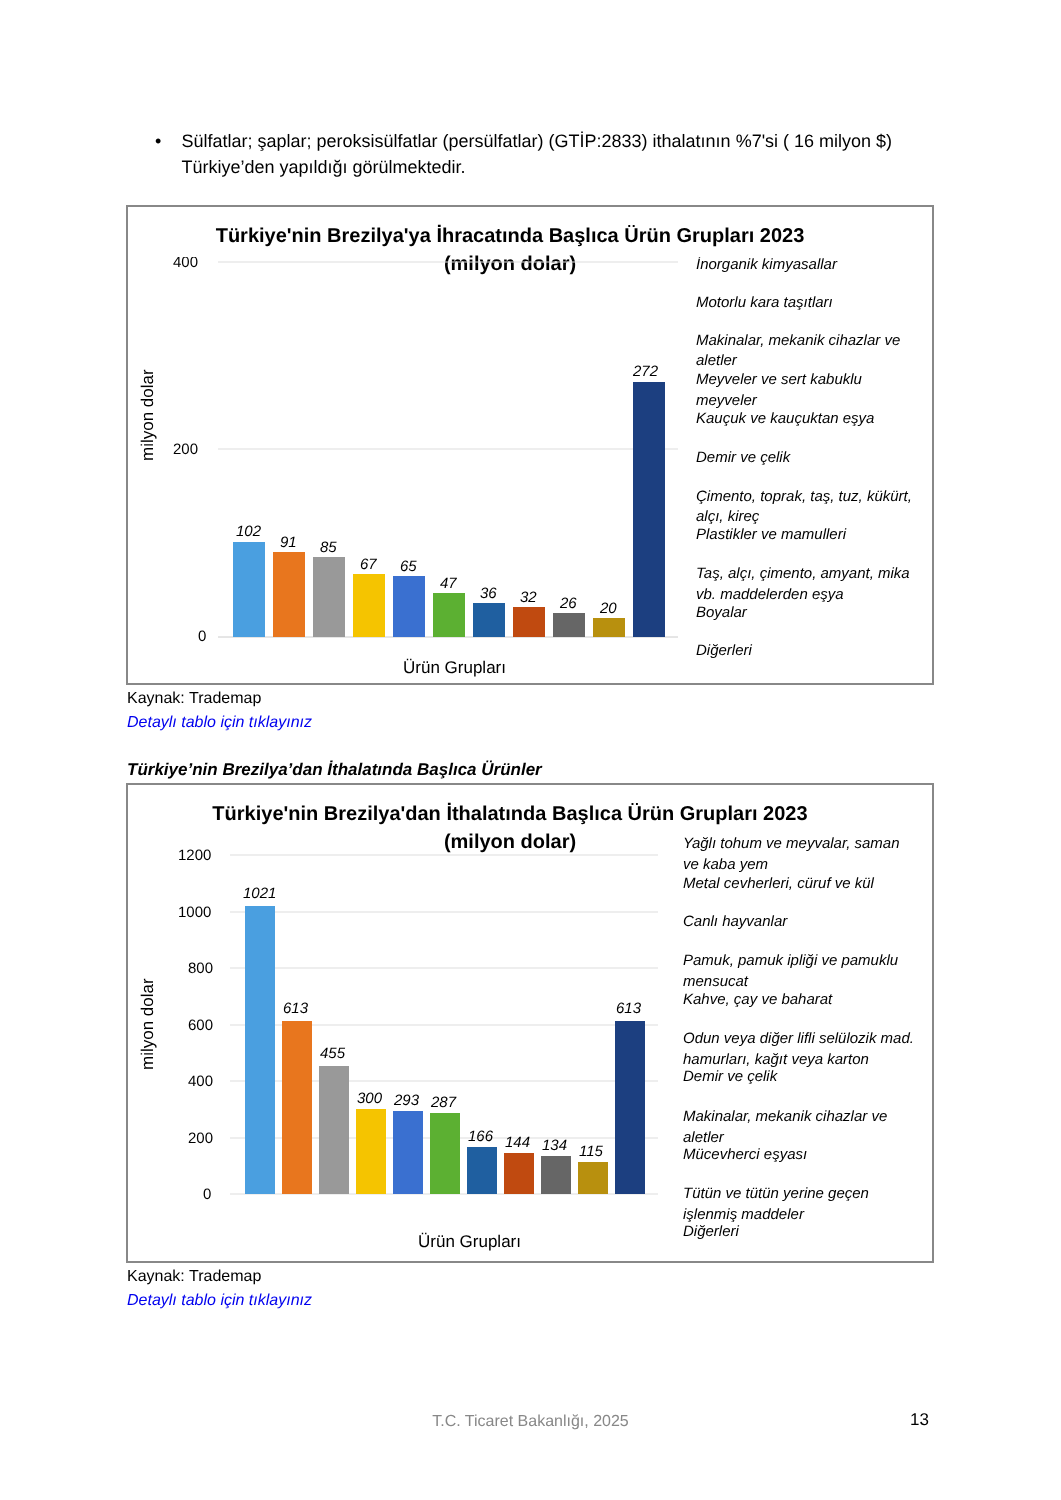• Sülfatlar; şaplar; peroksisülfatlar (persülfatlar) (GTİP:2833) ithalatının %7'si ( 16 milyon $) Türkiye’den yapıldığı görülmektedir.
Türkiye'nin Brezilya'ya İhracatında Başlıca Ürün Grupları 2023
(milyon dolar)
milyon dolar
400
200
0
102
91
85
67
65
47
36
32
26
20
272
Ürün Grupları
İnorganik kimyasallar
Motorlu kara taşıtları
Makinalar, mekanik cihazlar ve
aletler
Meyveler ve sert kabuklu
meyveler
Kauçuk ve kauçuktan eşya
Demir ve çelik
Çimento, toprak, taş, tuz, kükürt,
alçı, kireç
Plastikler ve mamulleri
Taş, alçı, çimento, amyant, mika
vb. maddelerden eşya
Boyalar
Diğerleri
Kaynak: Trademap
Detaylı tablo için tıklayınız
Türkiye’nin Brezilya’dan İthalatında Başlıca Ürünler
Türkiye'nin Brezilya'dan İthalatında Başlıca Ürün Grupları 2023
(milyon dolar)
milyon dolar
1200
1000
800
600
400
200
0
1021
613
455
300
293
287
166
144
134
115
613
Ürün Grupları
Yağlı tohum ve meyvalar, saman
ve kaba yem
Metal cevherleri, cüruf ve kül
Canlı hayvanlar
Pamuk, pamuk ipliği ve pamuklu
mensucat
Kahve, çay ve baharat
Odun veya diğer lifli selülozik mad.
hamurları, kağıt veya karton
Demir ve çelik
Makinalar, mekanik cihazlar ve
aletler
Mücevherci eşyası
Tütün ve tütün yerine geçen
işlenmiş maddeler
Diğerleri
Kaynak: Trademap
Detaylı tablo için tıklayınız
T.C. Ticaret Bakanlığı, 2025 13